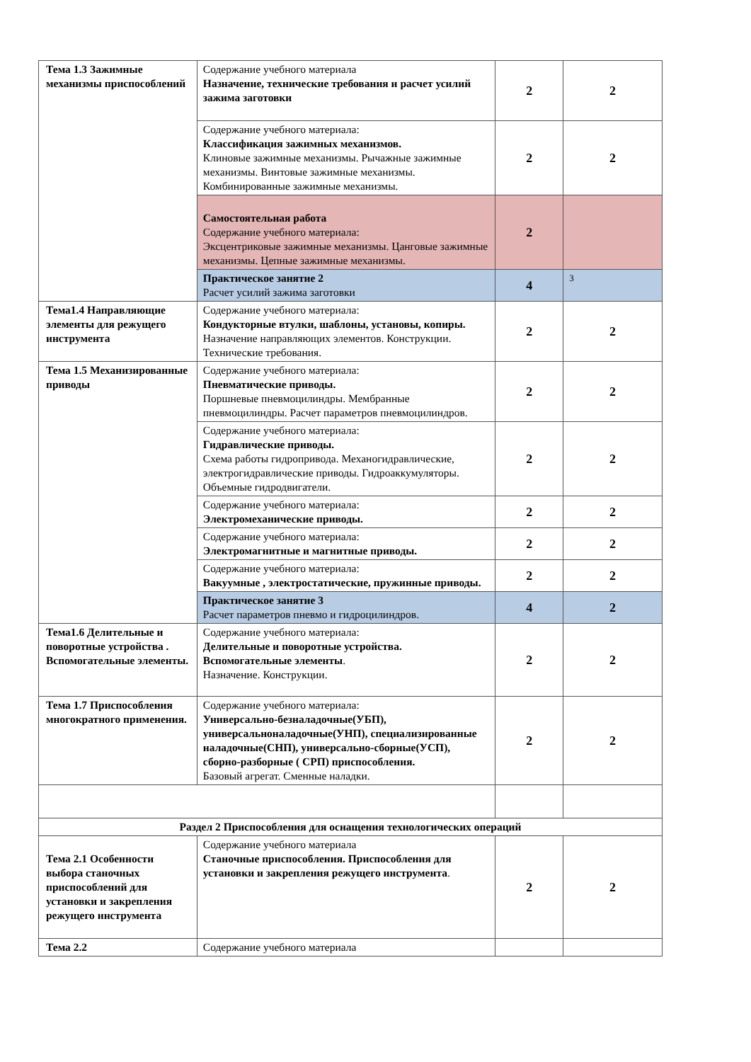| Тема 1.3 Зажимные механизмы приспособлений | Содержание учебного материала Назначение, технические требования и расчет усилий зажима заготовки | 2 | 2 |
| | Содержание учебного материала: Классификация зажимных механизмов. Клиновые зажимные механизмы. Рычажные зажимные механизмы. Винтовые зажимные механизмы. Комбинированные зажимные механизмы. | 2 | 2 |
| | Самостоятельная работа Содержание учебного материала: Эксцентриковые зажимные механизмы. Цанговые зажимные механизмы. Цепные зажимные механизмы. | 2 | |
| | Практическое занятие 2 Расчет усилий зажима заготовки | 4 | 3 |
| Тема1.4 Направляющие элементы для режущего инструмента | Содержание учебного материала: Кондукторные втулки, шаблоны, установы, копиры. Назначение направляющих элементов. Конструкции. Технические требования. | 2 | 2 |
| Тема 1.5 Механизированные приводы | Содержание учебного материала: Пневматические приводы. Поршневые пневмоцилиндры. Мембранные пневмоцилиндры. Расчет параметров пневмоцилиндров. | 2 | 2 |
| | Содержание учебного материала: Гидравлические приводы. Схема работы гидропривода. Механогидравлические, электрогидравлические приводы. Гидроаккумуляторы. Объемные гидродвигатели. | 2 | 2 |
| | Содержание учебного материала: Электромеханические приводы. | 2 | 2 |
| | Содержание учебного материала: Электромагнитные и магнитные приводы. | 2 | 2 |
| | Содержание учебного материала: Вакуумные , электростатические, пружинные приводы. | 2 | 2 |
| | Практическое занятие 3 Расчет параметров пневмо и гидроцилиндров. | 4 | 2 |
| Тема1.6 Делительные и поворотные устройства . Вспомогательные элементы. | Содержание учебного материала: Делительные и поворотные устройства. Вспомогательные элементы . Назначение. Конструкции. | 2 | 2 |
| Тема 1.7 Приспособления многократного применения. | Содержание учебного материала: Универсально-безналадочные(УБП), универсальноналадочные(УНП), специализированные наладочные(СНП), универсально-сборные(УСП), сборно-разборные ( СРП) приспособления. Базовый агрегат. Сменные наладки. | 2 | 2 |
| Раздел 2 Приспособления для оснащения технологических операций | | | |
| Тема 2.1 Особенности выбора станочных приспособлений для установки и закрепления режущего инструмента | Содержание учебного материала Станочные приспособления. Приспособления для установки и закрепления режущего инструмента . | 2 | 2 |
| Тема 2.2 | Содержание учебного материала | | |